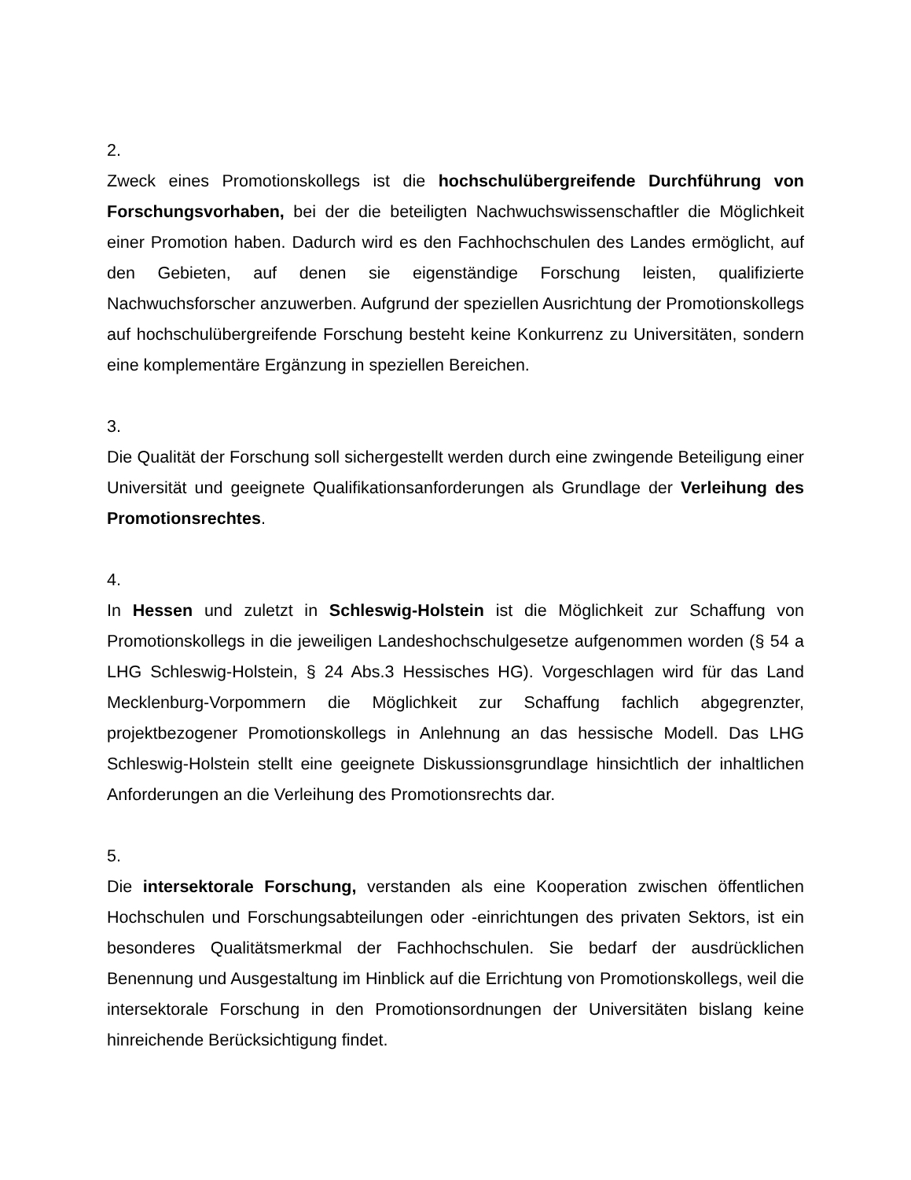2.
Zweck eines Promotionskollegs ist die hochschulübergreifende Durchführung von Forschungsvorhaben, bei der die beteiligten Nachwuchswissenschaftler die Möglichkeit einer Promotion haben. Dadurch wird es den Fachhochschulen des Landes ermöglicht, auf den Gebieten, auf denen sie eigenständige Forschung leisten, qualifizierte Nachwuchsforscher anzuwerben. Aufgrund der speziellen Ausrichtung der Promotionskollegs auf hochschulübergreifende Forschung besteht keine Konkurrenz zu Universitäten, sondern eine komplementäre Ergänzung in speziellen Bereichen.
3.
Die Qualität der Forschung soll sichergestellt werden durch eine zwingende Beteiligung einer Universität und geeignete Qualifikationsanforderungen als Grundlage der Verleihung des Promotionsrechtes.
4.
In Hessen und zuletzt in Schleswig-Holstein ist die Möglichkeit zur Schaffung von Promotionskollegs in die jeweiligen Landeshochschulgesetze aufgenommen worden (§ 54 a LHG Schleswig-Holstein, § 24 Abs.3 Hessisches HG). Vorgeschlagen wird für das Land Mecklenburg-Vorpommern die Möglichkeit zur Schaffung fachlich abgegrenzter, projektbezogener Promotionskollegs in Anlehnung an das hessische Modell. Das LHG Schleswig-Holstein stellt eine geeignete Diskussionsgrundlage hinsichtlich der inhaltlichen Anforderungen an die Verleihung des Promotionsrechts dar.
5.
Die intersektorale Forschung, verstanden als eine Kooperation zwischen öffentlichen Hochschulen und Forschungsabteilungen oder -einrichtungen des privaten Sektors, ist ein besonderes Qualitätsmerkmal der Fachhochschulen. Sie bedarf der ausdrücklichen Benennung und Ausgestaltung im Hinblick auf die Errichtung von Promotionskollegs, weil die intersektorale Forschung in den Promotionsordnungen der Universitäten bislang keine hinreichende Berücksichtigung findet.